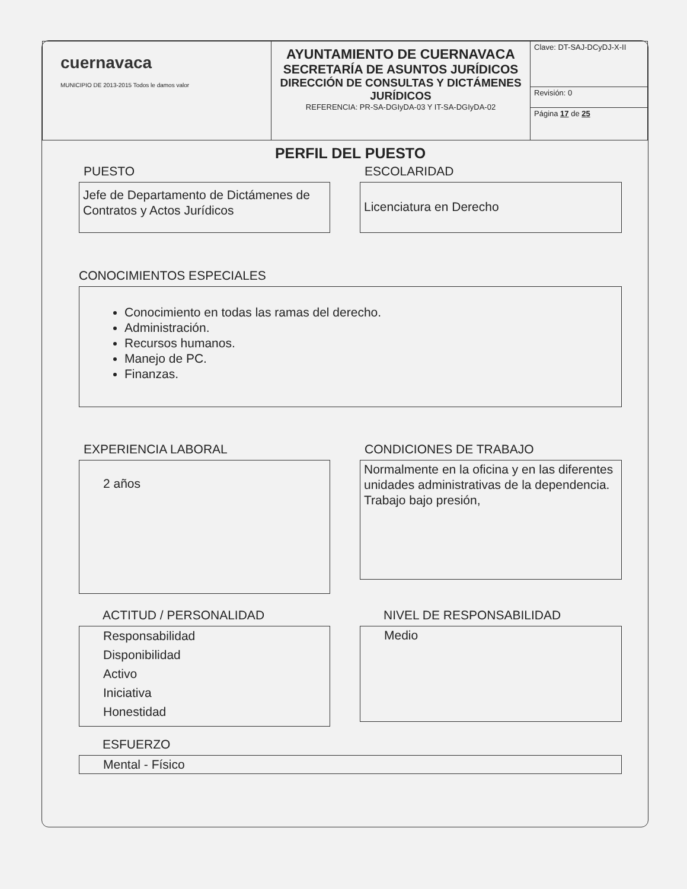| cuernavaca MUNICIPIO DE 2013-2015 Todos le damos valor | AYUNTAMIENTO DE CUERNAVACA SECRETARÍA DE ASUNTOS JURÍDICOS DIRECCIÓN DE CONSULTAS Y DICTÁMENES JURÍDICOS REFERENCIA: PR-SA-DGIyDA-03 Y IT-SA-DGIyDA-02 | Clave: DT-SAJ-DCyDJ-X-II |
| | | Revisión: 0 |
| | | Página 17 de 25 |
PERFIL DEL PUESTO
PUESTO
Jefe de Departamento de Dictámenes de Contratos y Actos Jurídicos
ESCOLARIDAD
Licenciatura en Derecho
CONOCIMIENTOS ESPECIALES
Conocimiento en todas las ramas del derecho.
Administración.
Recursos humanos.
Manejo de PC.
Finanzas.
EXPERIENCIA LABORAL
2 años
CONDICIONES DE TRABAJO
Normalmente en la oficina y en las diferentes unidades administrativas de la dependencia.
Trabajo bajo presión,
ACTITUD / PERSONALIDAD
Responsabilidad
Disponibilidad
Activo
Iniciativa
Honestidad
NIVEL DE RESPONSABILIDAD
Medio
ESFUERZO
Mental - Físico